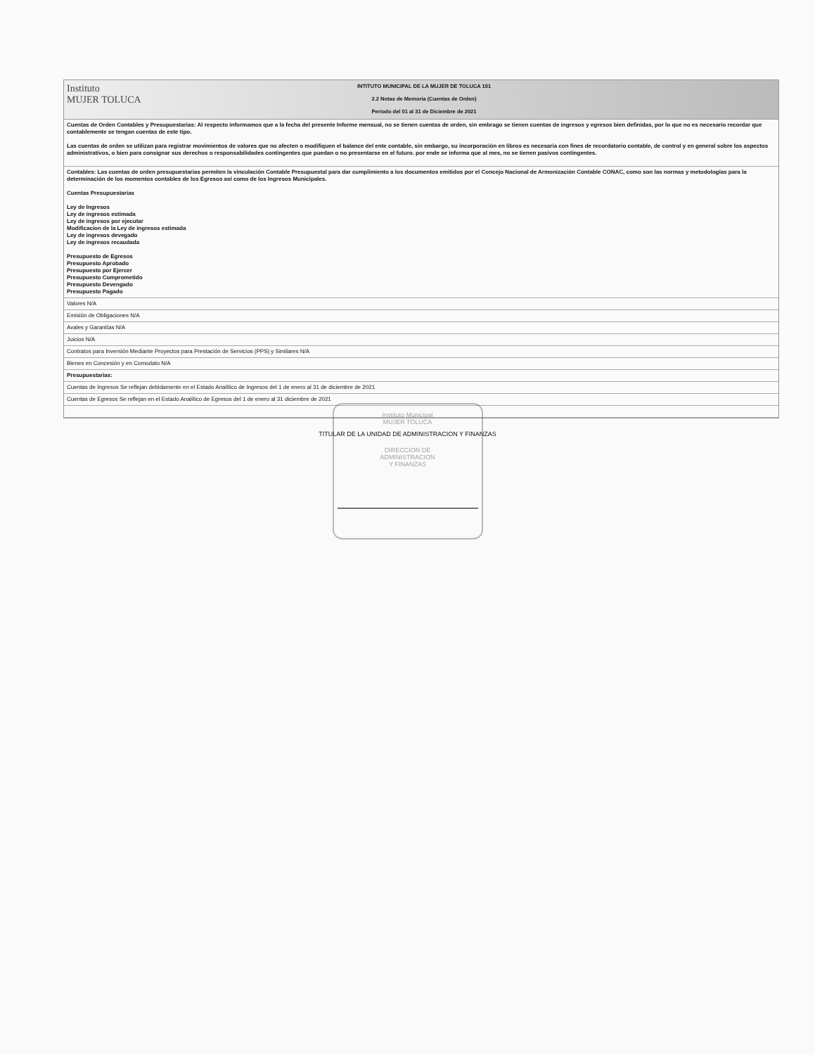Instituto
MUJER TOLUCA
INTITUTO MUNICIPAL DE LA MUJER DE TOLUCA 101
2.2 Notas de Memoria (Cuentas de Orden)
Periodo del 01 al 31 de Diciembre de 2021
Cuentas de Orden Contables y Presupuestarias: Al respecto informamos que a la fecha del presente Informe mensual, no se tienen cuentas de orden, sin embrago se tienen cuentas de ingresos y egresos bien definidas, por lo que no es necesario recordar que contablemente se tengan cuentas de este tipo.
Las cuentas de orden se utilizan para registrar movimientos de valores que no afecten o modifiquen el balance del ente contable, sin embargo, su incorporación en libros es necesaria con fines de recordatorio contable, de control y en general sobre los aspectos administrativos, o bien para consignar sus derechos o responsabilidades contingentes que puedan o no presentarse en el futuro. por ende se informa que al mes, no se tienen pasivos contingentes.
Contables: Las cuentas de orden presupuestarias permiten la vinculación Contable Presupuestal para dar cumplimiento a los documentos emitidos por el Concejo Nacional de Armonización Contable CONAC, como son las normas y metodologías para la determinación de los momentos contables de los Egresos así como de los Ingresos Municipales.
Cuentas Presupuestarias
Ley de Ingresos
Ley de ingresos estimada
Ley de ingresos por ejecutar
Modificacion de la Ley de ingresos estimada
Ley de ingresos devegado
Ley de ingresos recaudada
Presupuesto de Egresos
Presupuesto Aprobado
Presupuesto por Ejercer
Presupuesto Comprometido
Presupuesto Devengado
Presupuesto Pagado
Valores N/A
Emisión de Obligaciones N/A
Avales y Garantías N/A
Juicios N/A
Contratos para Inversión Mediante Proyectos para Prestación de Servicios (PPS) y Similares N/A
Bienes en Concesión y en Comodato N/A
Presupuestarias:
Cuentas de Ingresos Se reflejan debidamente en el Estado Analítico de Ingresos del 1 de enero al 31 de diciembre de 2021
Cuentas de Egresos Se reflejan en el Estado Analítico de Egresos del 1 de enero al 31 diciembre de 2021
TITULAR DE LA UNIDAD DE ADMINISTRACION Y FINANZAS
Instituto Municipal
MUJER TOLUCA
DIRECCION DE
ADMINISTRACION
Y FINANZAS